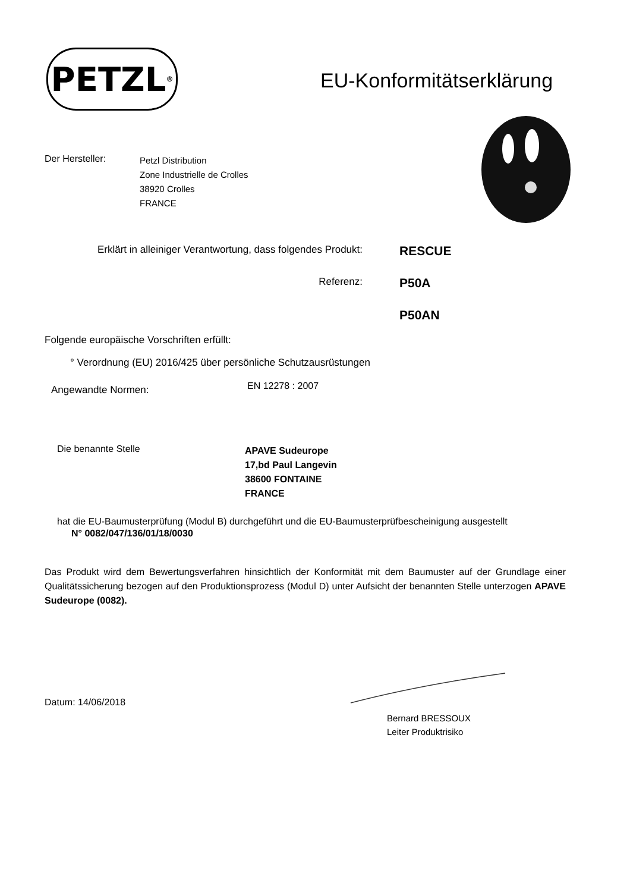PETZL<sup>®</sup>
EU-Konformitätserklärung
Der Hersteller:
Petzl Distribution
Zone Industrielle de Crolles
38920 Crolles
FRANCE
Erklärt in alleiniger Verantwortung, dass folgendes Produkt:
RESCUE
Referenz:
P50A
P50AN
Folgende europäische Vorschriften erfüllt:
° Verordnung (EU) 2016/425 über persönliche Schutzausrüstungen
Angewandte Normen:
EN 12278 : 2007
Die benannte Stelle
APAVE Sudeurope
17,bd Paul Langevin
38600 FONTAINE
FRANCE
hat die EU-Baumusterprüfung (Modul B) durchgeführt und die EU-Baumusterprüfbescheinigung ausgestellt
N° 0082/047/136/01/18/0030
Das Produkt wird dem Bewertungsverfahren hinsichtlich der Konformität mit dem Baumuster auf der Grundlage einer Qualitätssicherung bezogen auf den Produktionsprozess (Modul D) unter Aufsicht der benannten Stelle unterzogen APAVE Sudeurope (0082).
Datum: 14/06/2018
Bernard BRESSOUX
Leiter Produktrisiko